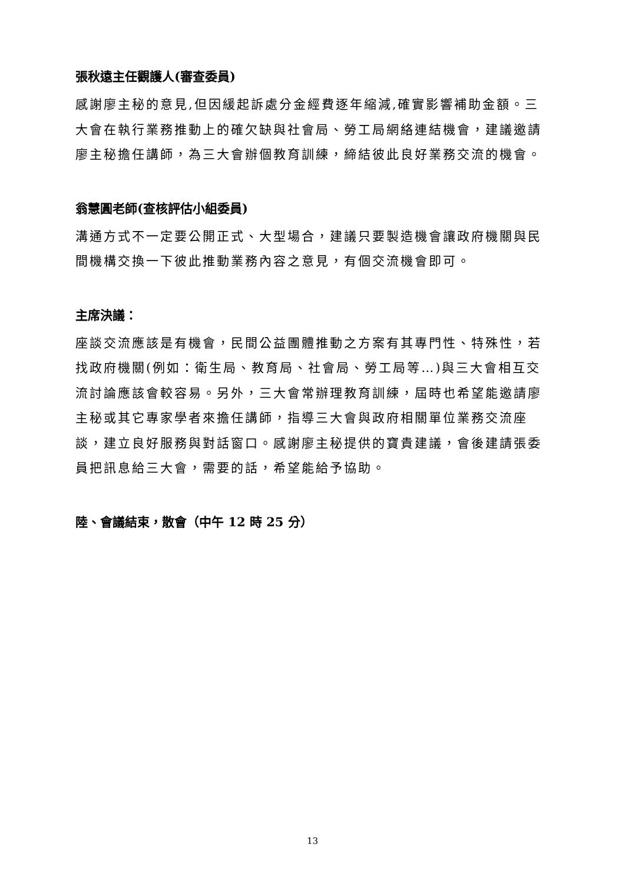張秋遠主任觀護人(審查委員)
感謝廖主秘的意見,但因緩起訴處分金經費逐年縮減,確實影響補助金額。三大會在執行業務推動上的確欠缺與社會局、勞工局網絡連結機會，建議邀請廖主秘擔任講師，為三大會辦個教育訓練，締結彼此良好業務交流的機會。
翁慧圓老師(查核評估小組委員)
溝通方式不一定要公開正式、大型場合，建議只要製造機會讓政府機關與民間機構交換一下彼此推動業務內容之意見，有個交流機會即可。
主席決議：
座談交流應該是有機會，民間公益團體推動之方案有其專門性、特殊性，若找政府機關(例如：衛生局、教育局、社會局、勞工局等…)與三大會相互交流討論應該會較容易。另外，三大會常辦理教育訓練，屆時也希望能邀請廖主秘或其它專家學者來擔任講師，指導三大會與政府相關單位業務交流座談，建立良好服務與對話窗口。感謝廖主秘提供的寶貴建議，會後建請張委員把訊息給三大會，需要的話，希望能給予協助。
陸、會議結束，散會（中午 12 時 25 分）
13